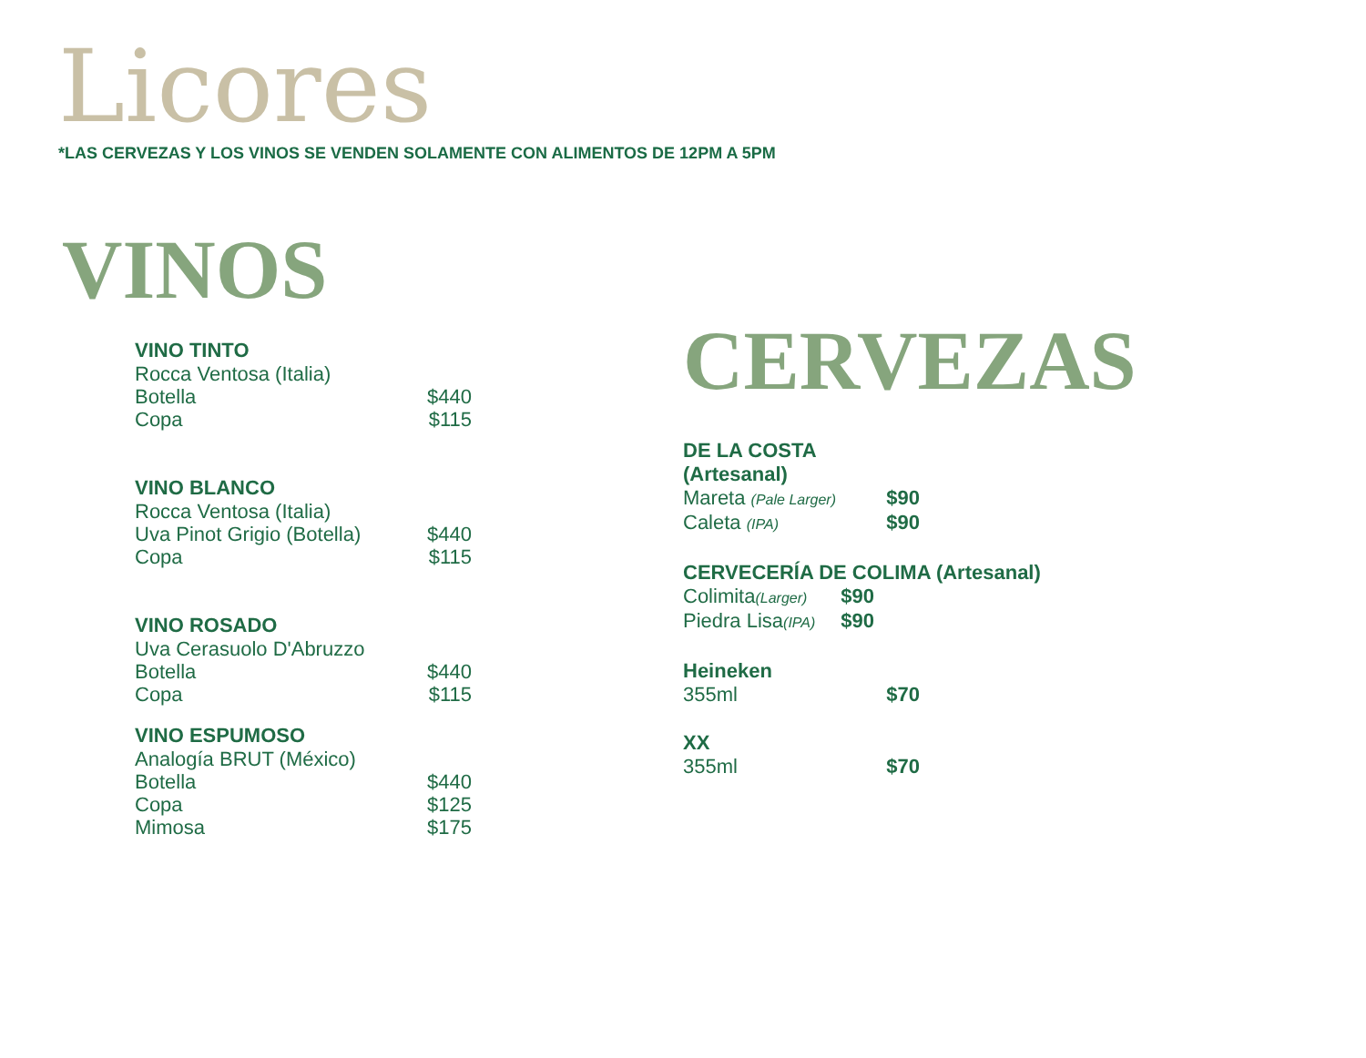Licores
*LAS CERVEZAS Y LOS VINOS SE VENDEN SOLAMENTE CON ALIMENTOS DE 12PM A 5PM
VINOS
VINO TINTO
Rocca Ventosa (Italia)
Botella $440
Copa $115
VINO BLANCO
Rocca Ventosa (Italia)
Uva Pinot Grigio (Botella) $440
Copa $115
VINO ROSADO
Uva Cerasuolo D'Abruzzo
Botella $440
Copa $115
VINO ESPUMOSO
Analogía BRUT (México)
Botella $440
Copa $125
Mimosa $175
CERVEZAS
DE LA COSTA (Artesanal)
Mareta (Pale Larger) $90
Caleta (IPA) $90
CERVECERÍA DE COLIMA (Artesanal)
Colimita(Larger) $90
Piedra Lisa(IPA) $90
Heineken
355ml $70
XX
355ml $70